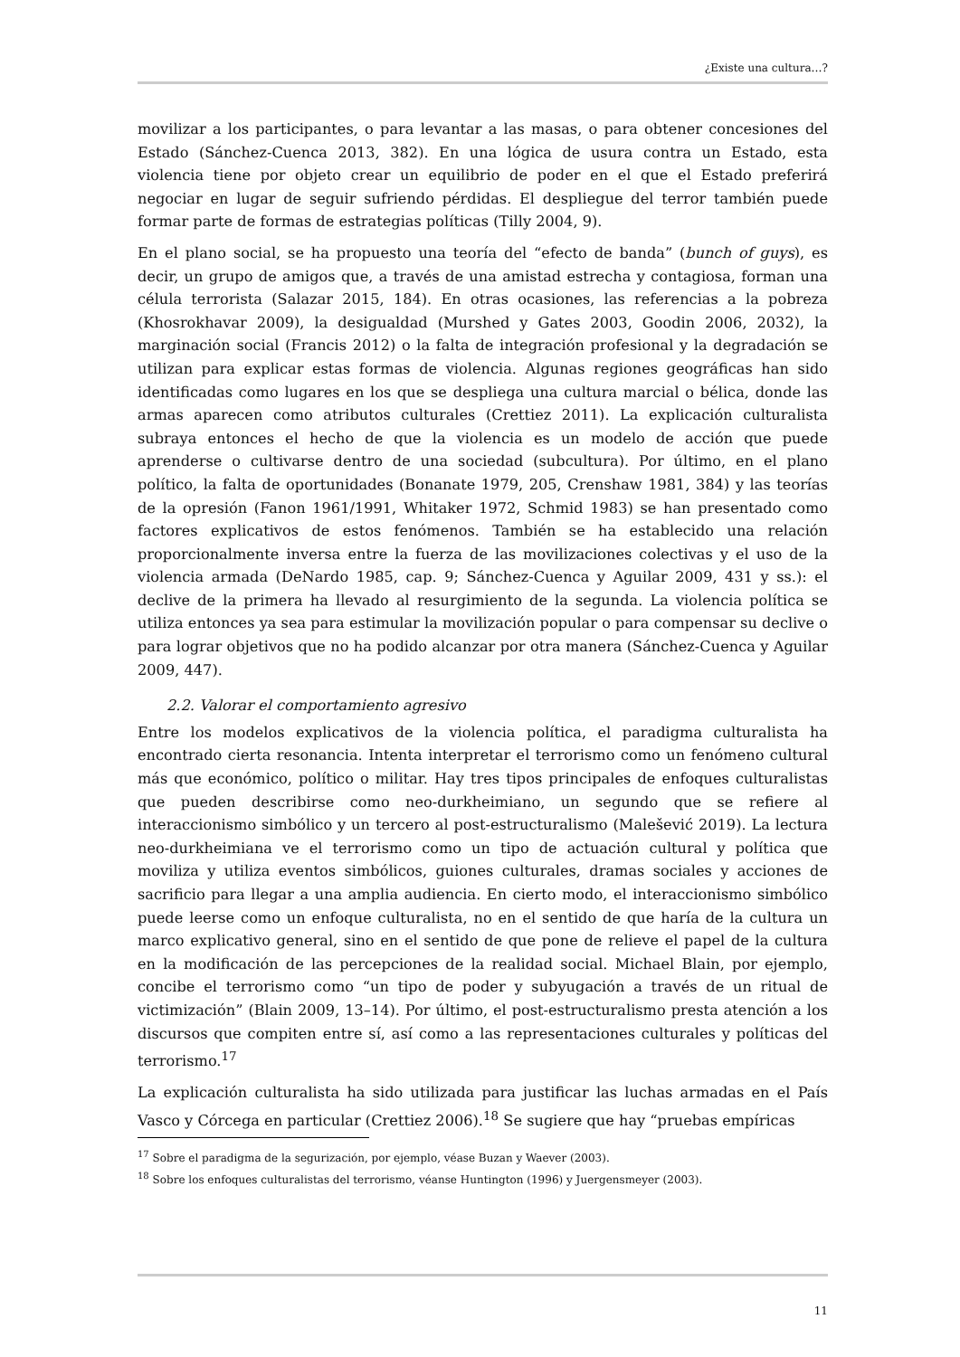¿Existe una cultura…?
movilizar a los participantes, o para levantar a las masas, o para obtener concesiones del Estado (Sánchez-Cuenca 2013, 382). En una lógica de usura contra un Estado, esta violencia tiene por objeto crear un equilibrio de poder en el que el Estado preferirá negociar en lugar de seguir sufriendo pérdidas. El despliegue del terror también puede formar parte de formas de estrategias políticas (Tilly 2004, 9).
En el plano social, se ha propuesto una teoría del “efecto de banda” (bunch of guys), es decir, un grupo de amigos que, a través de una amistad estrecha y contagiosa, forman una célula terrorista (Salazar 2015, 184). En otras ocasiones, las referencias a la pobreza (Khosrokhavar 2009), la desigualdad (Murshed y Gates 2003, Goodin 2006, 2032), la marginación social (Francis 2012) o la falta de integración profesional y la degradación se utilizan para explicar estas formas de violencia. Algunas regiones geográficas han sido identificadas como lugares en los que se despliega una cultura marcial o bélica, donde las armas aparecen como atributos culturales (Crettiez 2011). La explicación culturalista subraya entonces el hecho de que la violencia es un modelo de acción que puede aprenderse o cultivarse dentro de una sociedad (subcultura). Por último, en el plano político, la falta de oportunidades (Bonanate 1979, 205, Crenshaw 1981, 384) y las teorías de la opresión (Fanon 1961/1991, Whitaker 1972, Schmid 1983) se han presentado como factores explicativos de estos fenómenos. También se ha establecido una relación proporcionalmente inversa entre la fuerza de las movilizaciones colectivas y el uso de la violencia armada (DeNardo 1985, cap. 9; Sánchez-Cuenca y Aguilar 2009, 431 y ss.): el declive de la primera ha llevado al resurgimiento de la segunda. La violencia política se utiliza entonces ya sea para estimular la movilización popular o para compensar su declive o para lograr objetivos que no ha podido alcanzar por otra manera (Sánchez-Cuenca y Aguilar 2009, 447).
2.2. Valorar el comportamiento agresivo
Entre los modelos explicativos de la violencia política, el paradigma culturalista ha encontrado cierta resonancia. Intenta interpretar el terrorismo como un fenómeno cultural más que económico, político o militar. Hay tres tipos principales de enfoques culturalistas que pueden describirse como neo-durkheimiano, un segundo que se refiere al interaccionismo simbólico y un tercero al post-estructuralismo (Malešević 2019). La lectura neo-durkheimiana ve el terrorismo como un tipo de actuación cultural y política que moviliza y utiliza eventos simbólicos, guiones culturales, dramas sociales y acciones de sacrificio para llegar a una amplia audiencia. En cierto modo, el interaccionismo simbólico puede leerse como un enfoque culturalista, no en el sentido de que haría de la cultura un marco explicativo general, sino en el sentido de que pone de relieve el papel de la cultura en la modificación de las percepciones de la realidad social. Michael Blain, por ejemplo, concibe el terrorismo como “un tipo de poder y subyugación a través de un ritual de victimización” (Blain 2009, 13–14). Por último, el post-estructuralismo presta atención a los discursos que compiten entre sí, así como a las representaciones culturales y políticas del terrorismo.<sup>17</sup>
La explicación culturalista ha sido utilizada para justificar las luchas armadas en el País Vasco y Córcega en particular (Crettiez 2006).<sup>18</sup> Se sugiere que hay “pruebas empíricas
<sup>17</sup> Sobre el paradigma de la segurización, por ejemplo, véase Buzan y Waever (2003).
<sup>18</sup> Sobre los enfoques culturalistas del terrorismo, véanse Huntington (1996) y Juergensmeyer (2003).
11